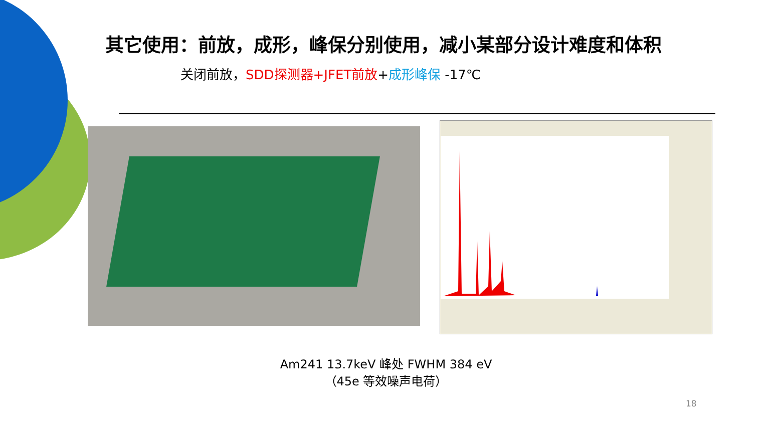其它使用：前放，成形，峰保分别使用，减小某部分设计难度和体积
关闭前放，SDD探测器+JFET前放+成形峰保 -17℃
Am241 13.7keV 峰处 FWHM 384 eV
（45e 等效噪声电荷）
18